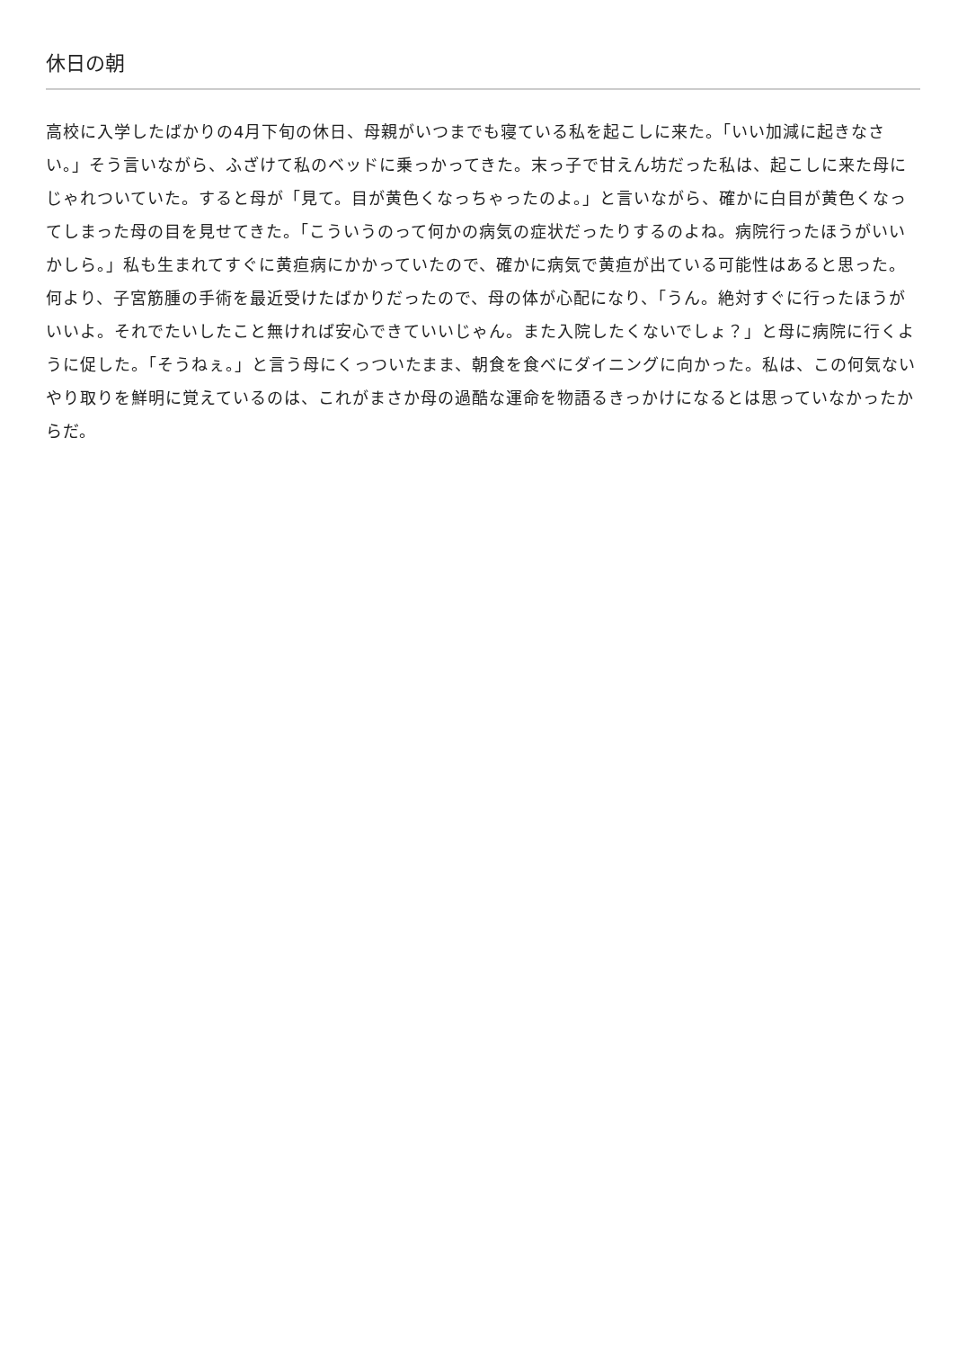休日の朝
高校に入学したばかりの4月下旬の休日、母親がいつまでも寝ている私を起こしに来た。「いい加減に起きなさい。」そう言いながら、ふざけて私のベッドに乗っかってきた。末っ子で甘えん坊だった私は、起こしに来た母にじゃれついていた。すると母が「見て。目が黄色くなっちゃったのよ。」と言いながら、確かに白目が黄色くなってしまった母の目を見せてきた。「こういうのって何かの病気の症状だったりするのよね。病院行ったほうがいいかしら。」私も生まれてすぐに黄疸病にかかっていたので、確かに病気で黄疸が出ている可能性はあると思った。何より、子宮筋腫の手術を最近受けたばかりだったので、母の体が心配になり、「うん。絶対すぐに行ったほうがいいよ。それでたいしたこと無ければ安心できていいじゃん。また入院したくないでしょ？」と母に病院に行くように促した。「そうねぇ。」と言う母にくっついたまま、朝食を食べにダイニングに向かった。私は、この何気ないやり取りを鮮明に覚えているのは、これがまさか母の過酷な運命を物語るきっかけになるとは思っていなかったからだ。